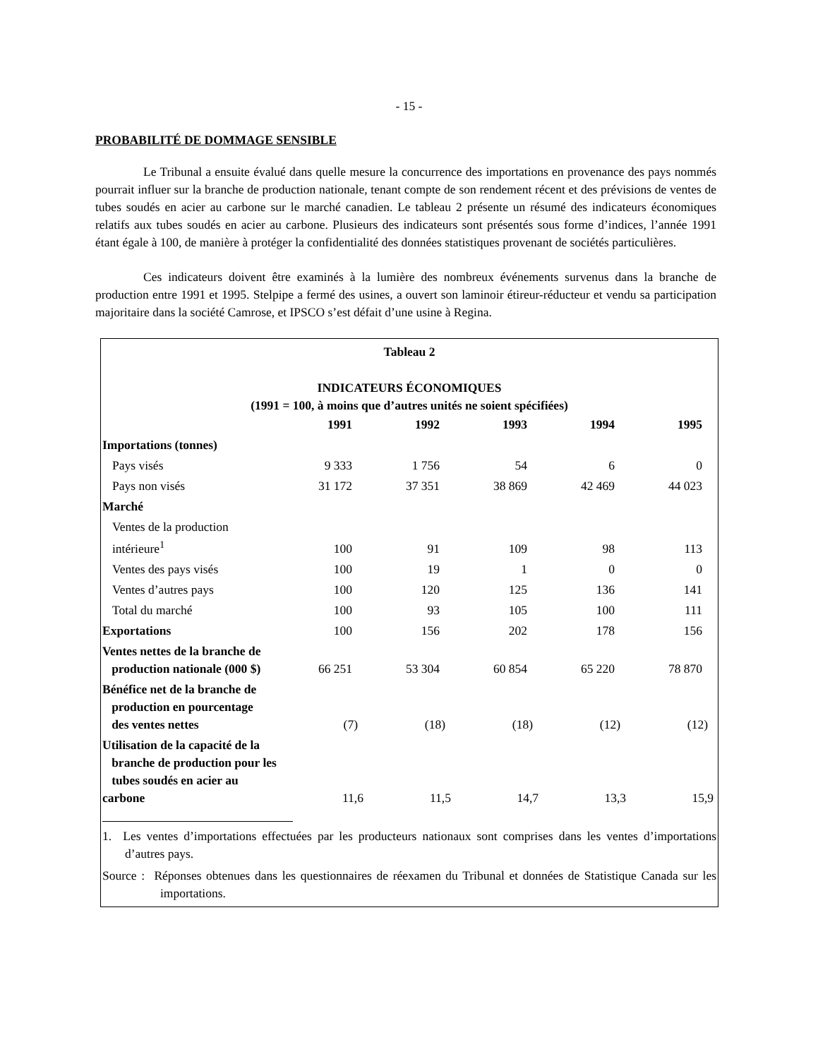- 15 -
PROBABILITÉ DE DOMMAGE SENSIBLE
Le Tribunal a ensuite évalué dans quelle mesure la concurrence des importations en provenance des pays nommés pourrait influer sur la branche de production nationale, tenant compte de son rendement récent et des prévisions de ventes de tubes soudés en acier au carbone sur le marché canadien. Le tableau 2 présente un résumé des indicateurs économiques relatifs aux tubes soudés en acier au carbone. Plusieurs des indicateurs sont présentés sous forme d’indices, l’année 1991 étant égale à 100, de manière à protéger la confidentialité des données statistiques provenant de sociétés particulières.
Ces indicateurs doivent être examinés à la lumière des nombreux événements survenus dans la branche de production entre 1991 et 1995. Stelpipe a fermé des usines, a ouvert son laminoir étireur-réducteur et vendu sa participation majoritaire dans la société Camrose, et IPSCO s’est défait d’une usine à Regina.
Tableau 2
INDICATEURS ÉCONOMIQUES
(1991 = 100, à moins que d’autres unités ne soient spécifiées)
| | 1991 | 1992 | 1993 | 1994 | 1995 |
| Importations (tonnes) | | | | | |
| Pays visés | 9 333 | 1 756 | 54 | 6 | 0 |
| Pays non visés | 31 172 | 37 351 | 38 869 | 42 469 | 44 023 |
| Marché | | | | | |
| Ventes de la production intérieure<sup>1</sup> | 100 | 91 | 109 | 98 | 113 |
| Ventes des pays visés | 100 | 19 | 1 | 0 | 0 |
| Ventes d’autres pays | 100 | 120 | 125 | 136 | 141 |
| Total du marché | 100 | 93 | 105 | 100 | 111 |
| Exportations | 100 | 156 | 202 | 178 | 156 |
| Ventes nettes de la branche de production nationale (000 $) | 66 251 | 53 304 | 60 854 | 65 220 | 78 870 |
| Bénéfice net de la branche de production en pourcentage des ventes nettes | (7) | (18) | (18) | (12) | (12) |
| Utilisation de la capacité de la branche de production pour les tubes soudés en acier au carbone | 11,6 | 11,5 | 14,7 | 13,3 | 15,9 |
1. Les ventes d’importations effectuées par les producteurs nationaux sont comprises dans les ventes d’importations d’autres pays.
Source : Réponses obtenues dans les questionnaires de réexamen du Tribunal et données de Statistique Canada sur les importations.